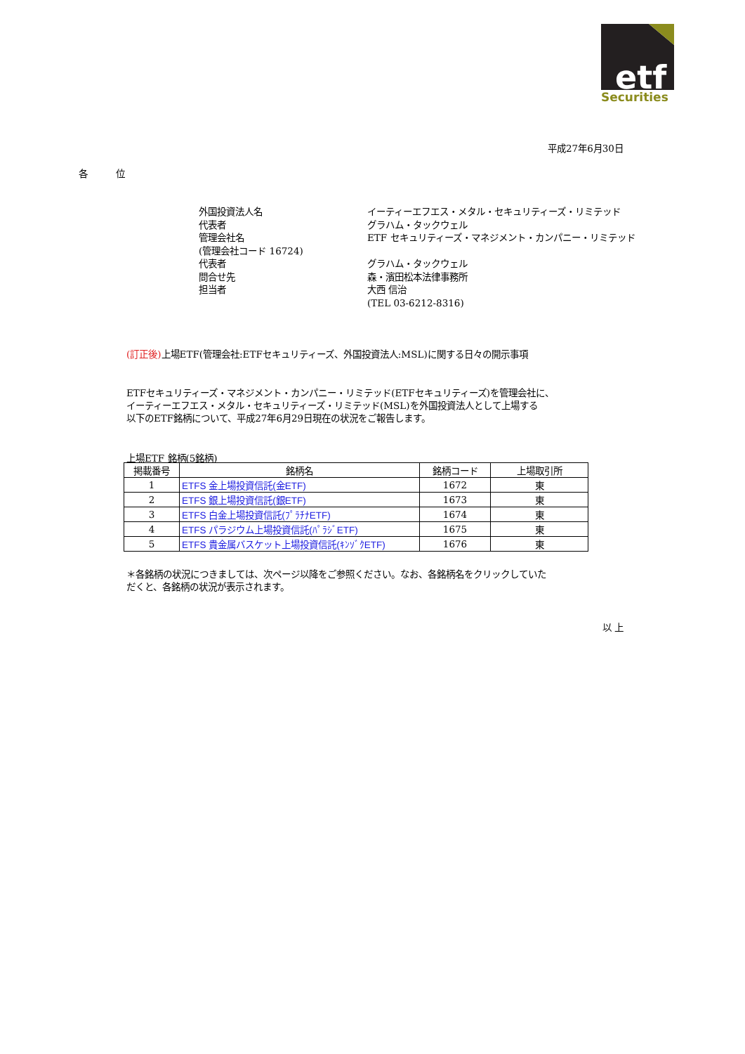etf
Securities
平成27年6月30日
各位
外国投資法人名
イーティーエフエス・メタル・セキュリティーズ・リミテッド
代表者
グラハム・タックウェル
管理会社名
ETF セキュリティーズ・マネジメント・カンパニー・リミテッド
(管理会社コード 16724)
代表者
グラハム・タックウェル
問合せ先
森・濱田松本法律事務所
担当者
大西 信治
(TEL 03-6212-8316)
(訂正後) 上場ETF(管理会社:ETFセキュリティーズ、外国投資法人:MSL)に関する日々の開示事項
ETFセキュリティーズ・マネジメント・カンパニー・リミテッド(ETFセキュリティーズ)を管理会社に、
イーティーエフエス・メタル・セキュリティーズ・リミテッド(MSL)を外国投資法人として上場する
以下のETF銘柄について、平成27年6月29日現在の状況をご報告します。
上場ETF 銘柄(5銘柄)
| 掲載番号 | 銘柄名 | 銘柄コード | 上場取引所 |
| --- | --- | --- | --- |
| 1 | ETFS 金上場投資信託(金ETF) | 1672 | 東 |
| 2 | ETFS 銀上場投資信託(銀ETF) | 1673 | 東 |
| 3 | ETFS 白金上場投資信託(ﾌﾟﾗﾁﾅETF) | 1674 | 東 |
| 4 | ETFS パラジウム上場投資信託(ﾊﾟﾗｼﾞETF) | 1675 | 東 |
| 5 | ETFS 貴金属バスケット上場投資信託(ｷﾝｿﾞｸETF) | 1676 | 東 |
＊各銘柄の状況につきましては、次ページ以降をご参照ください。なお、各銘柄名をクリックしていた
だくと、各銘柄の状況が表示されます。
以 上